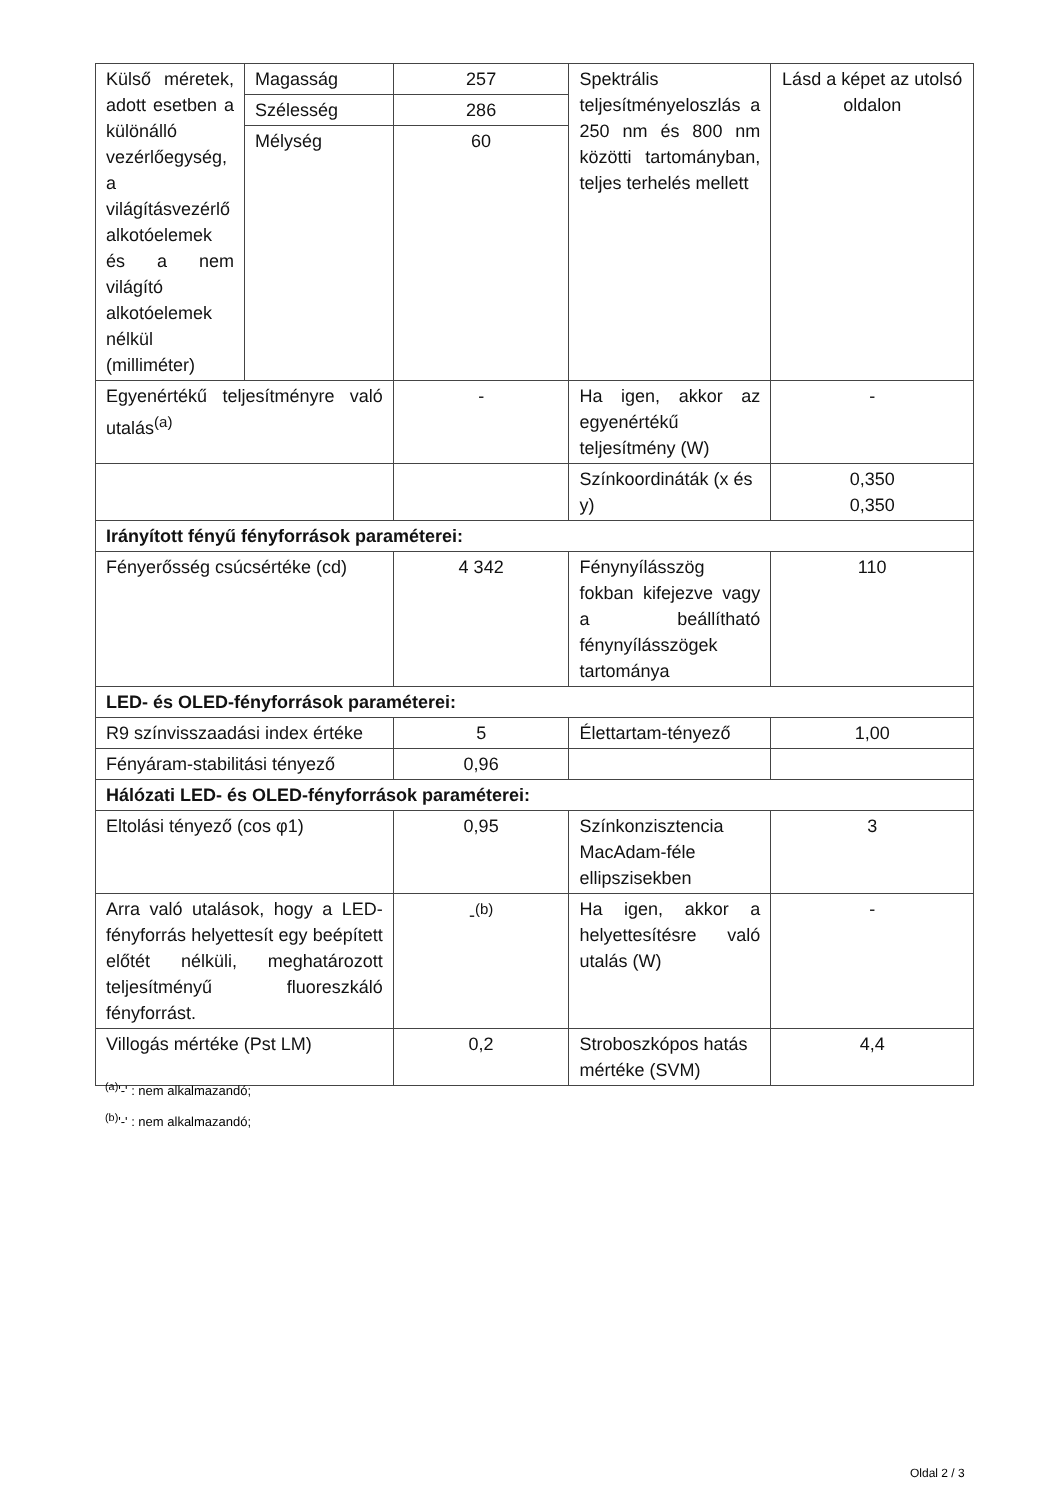| Külső méretek, adott esetben a különálló vezérlőegység, a világításvezérlő alkotóelemek és a nem világító alkotóelemek nélkül (milliméter) | Magasság | 257 | Spektrális teljesítményeloszlás a 250 nm és 800 nm közötti tartományban, teljes terhelés mellett | Lásd a képet az utolsó oldalon |
| | Szélesség | 286 | | |
| | Mélység | 60 | | |
| Egyenértékű teljesítményre való utalás<sup>(a)</sup> | | - | Ha igen, akkor az egyenértékű teljesítmény (W) | - |
| | | | Színkoordináták (x és y) | 0,350 0,350 |
| Irányított fényű fényforrások paraméterei: | | | | |
| Fényerősség csúcsértéke (cd) | | 4 342 | Fénynyílásszög fokban kifejezve vagy a beállítható fénynyílásszögek tartománya | 110 |
| LED- és OLED-fényforrások paraméterei: | | | | |
| R9 színvisszaadási index értéke | | 5 | Élettartam-tényező | 1,00 |
| Fényáram-stabilitási tényező | | 0,96 | | |
| Hálózati LED- és OLED-fényforrások paraméterei: | | | | |
| Eltolási tényező (cos φ1) | | 0,95 | Színkonzisztencia MacAdam-féle ellipszisekben | 3 |
| Arra való utalások, hogy a LED-fényforrás helyettesít egy beépített előtét nélküli, meghatározott teljesítményű fluoreszkáló fényforrást. | | -<sup>(b)</sup> | Ha igen, akkor a helyettesítésre való utalás (W) | - |
| Villogás mértéke (Pst LM) | | 0,2 | Stroboszkópos hatás mértéke (SVM) | 4,4 |
<sup>(a)</sup> '-' : nem alkalmazandó;
<sup>(b)</sup> '-' : nem alkalmazandó;
Oldal 2 / 3